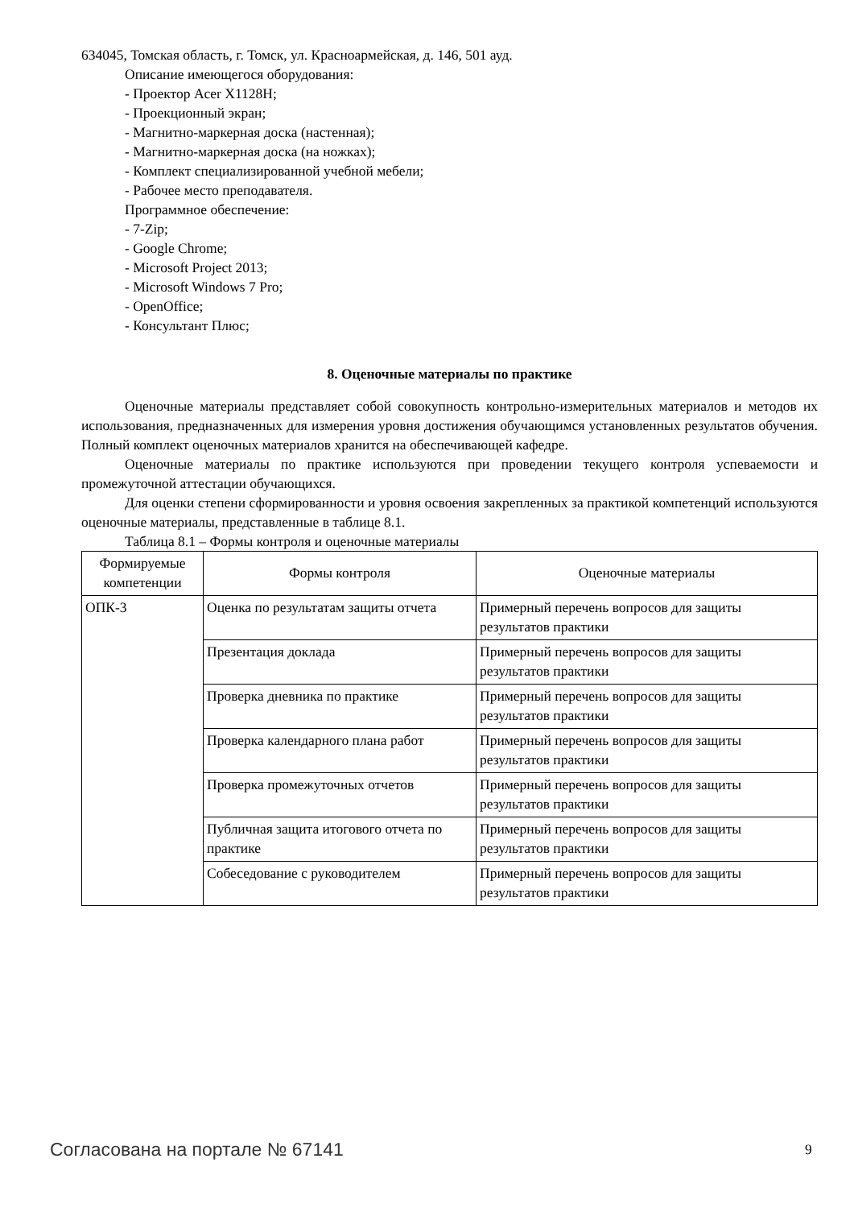634045, Томская область, г. Томск, ул. Красноармейская, д. 146, 501 ауд.
Описание имеющегося оборудования:
- Проектор Acer X1128H;
- Проекционный экран;
- Магнитно-маркерная доска (настенная);
- Магнитно-маркерная доска (на ножках);
- Комплект специализированной учебной мебели;
- Рабочее место преподавателя.
Программное обеспечение:
- 7-Zip;
- Google Chrome;
- Microsoft Project 2013;
- Microsoft Windows 7 Pro;
- OpenOffice;
- Консультант Плюс;
8. Оценочные материалы по практике
Оценочные материалы представляет собой совокупность контрольно-измерительных материалов и методов их использования, предназначенных для измерения уровня достижения обучающимся установленных результатов обучения. Полный комплект оценочных материалов хранится на обеспечивающей кафедре.
Оценочные материалы по практике используются при проведении текущего контроля успеваемости и промежуточной аттестации обучающихся.
Для оценки степени сформированности и уровня освоения закрепленных за практикой компетенций используются оценочные материалы, представленные в таблице 8.1.
Таблица 8.1 – Формы контроля и оценочные материалы
| Формируемые компетенции | Формы контроля | Оценочные материалы |
| ОПК-3 | Оценка по результатам защиты отчета | Примерный перечень вопросов для защиты результатов практики |
| | Презентация доклада | Примерный перечень вопросов для защиты результатов практики |
| | Проверка дневника по практике | Примерный перечень вопросов для защиты результатов практики |
| | Проверка календарного плана работ | Примерный перечень вопросов для защиты результатов практики |
| | Проверка промежуточных отчетов | Примерный перечень вопросов для защиты результатов практики |
| | Публичная защита итогового отчета по практике | Примерный перечень вопросов для защиты результатов практики |
| | Собеседование с руководителем | Примерный перечень вопросов для защиты результатов практики |
Согласована на портале № 67141 9